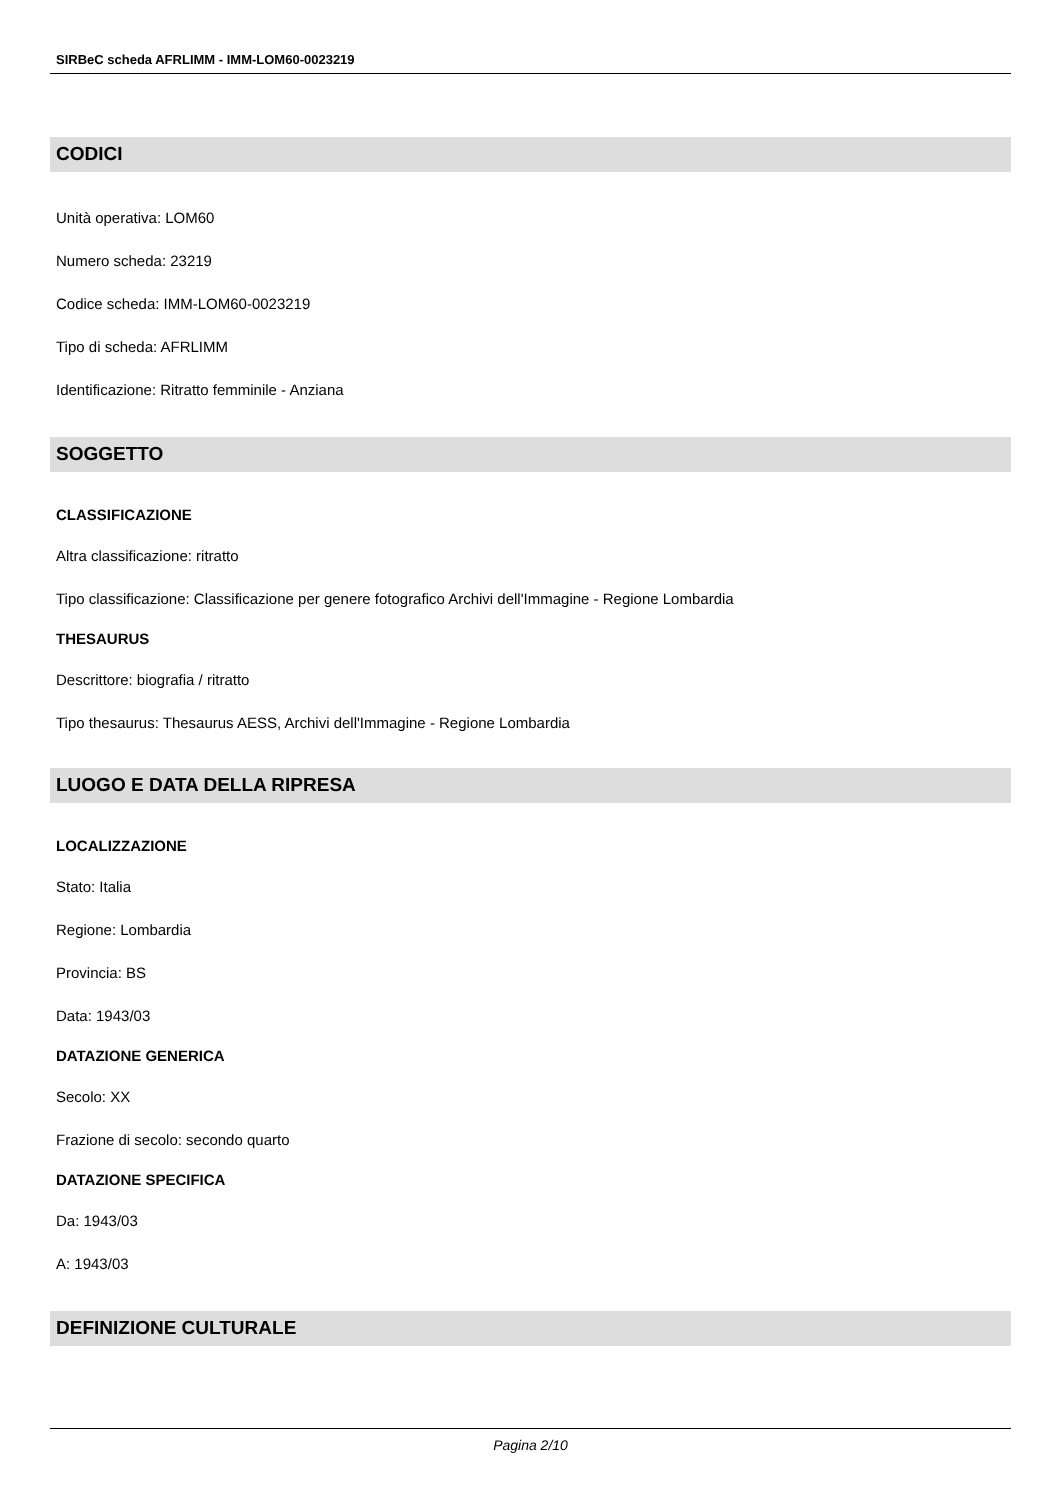SIRBeC scheda AFRLIMM - IMM-LOM60-0023219
CODICI
Unità operativa: LOM60
Numero scheda: 23219
Codice scheda: IMM-LOM60-0023219
Tipo di scheda: AFRLIMM
Identificazione: Ritratto femminile - Anziana
SOGGETTO
CLASSIFICAZIONE
Altra classificazione: ritratto
Tipo classificazione: Classificazione per genere fotografico Archivi dell'Immagine - Regione Lombardia
THESAURUS
Descrittore: biografia / ritratto
Tipo thesaurus: Thesaurus AESS, Archivi dell'Immagine - Regione Lombardia
LUOGO E DATA DELLA RIPRESA
LOCALIZZAZIONE
Stato: Italia
Regione: Lombardia
Provincia: BS
Data: 1943/03
DATAZIONE GENERICA
Secolo: XX
Frazione di secolo: secondo quarto
DATAZIONE SPECIFICA
Da: 1943/03
A: 1943/03
DEFINIZIONE CULTURALE
Pagina 2/10